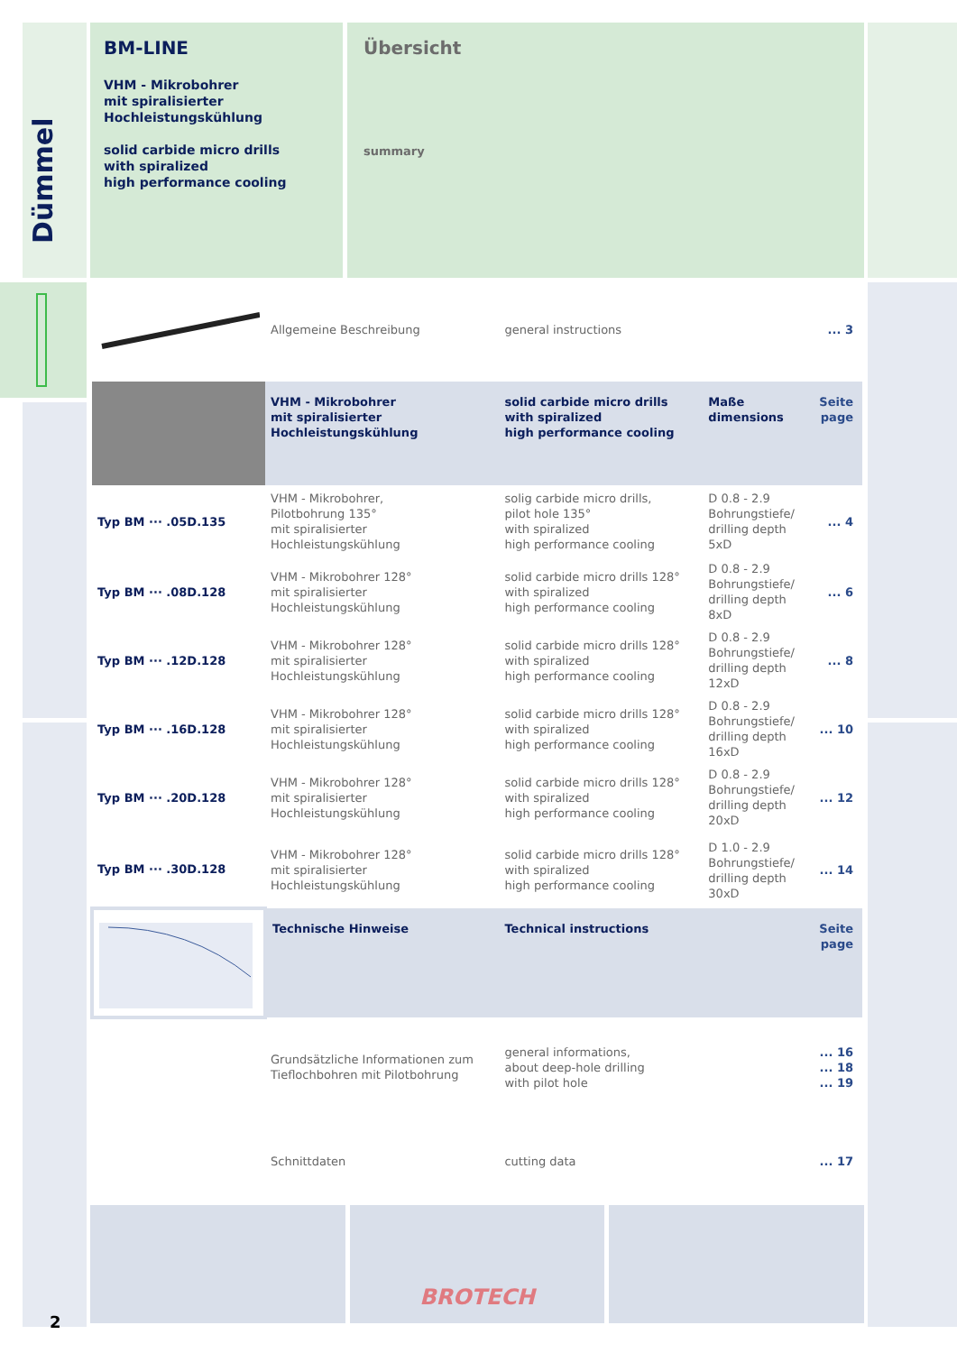Dümmel
BM-LINE
VHM - Mikrobohrer
mit spiralisierter
Hochleistungskühlung
solid carbide micro drills
with spiralized
high performance cooling
Übersicht
summary
| | Allgemeine Beschreibung | general instructions | | ... 3 |
| | VHM - Mikrobohrer mit spiralisierter Hochleistungskühlung | solid carbide micro drills with spiralized high performance cooling | Maße dimensions | Seite page |
| Typ BM ··· .05D.135 | VHM - Mikrobohrer, Pilotbohrung 135° mit spiralisierter Hochleistungskühlung | solig carbide micro drills, pilot hole 135° with spiralized high performance cooling | D 0.8 - 2.9 Bohrungstiefe/ drilling depth 5xD | ... 4 |
| Typ BM ··· .08D.128 | VHM - Mikrobohrer 128° mit spiralisierter Hochleistungskühlung | solid carbide micro drills 128° with spiralized high performance cooling | D 0.8 - 2.9 Bohrungstiefe/ drilling depth 8xD | ... 6 |
| Typ BM ··· .12D.128 | VHM - Mikrobohrer 128° mit spiralisierter Hochleistungskühlung | solid carbide micro drills 128° with spiralized high performance cooling | D 0.8 - 2.9 Bohrungstiefe/ drilling depth 12xD | ... 8 |
| Typ BM ··· .16D.128 | VHM - Mikrobohrer 128° mit spiralisierter Hochleistungskühlung | solid carbide micro drills 128° with spiralized high performance cooling | D 0.8 - 2.9 Bohrungstiefe/ drilling depth 16xD | ... 10 |
| Typ BM ··· .20D.128 | VHM - Mikrobohrer 128° mit spiralisierter Hochleistungskühlung | solid carbide micro drills 128° with spiralized high performance cooling | D 0.8 - 2.9 Bohrungstiefe/ drilling depth 20xD | ... 12 |
| Typ BM ··· .30D.128 | VHM - Mikrobohrer 128° mit spiralisierter Hochleistungskühlung | solid carbide micro drills 128° with spiralized high performance cooling | D 1.0 - 2.9 Bohrungstiefe/ drilling depth 30xD | ... 14 |
| | Technische Hinweise | Technical instructions | | Seite page |
| | Grundsätzliche Informationen zum Tieflochbohren mit Pilotbohrung | general informations, about deep-hole drilling with pilot hole | | ... 16 ... 18 ... 19 |
| | Schnittdaten | cutting data | | ... 17 |
BROTECH
2